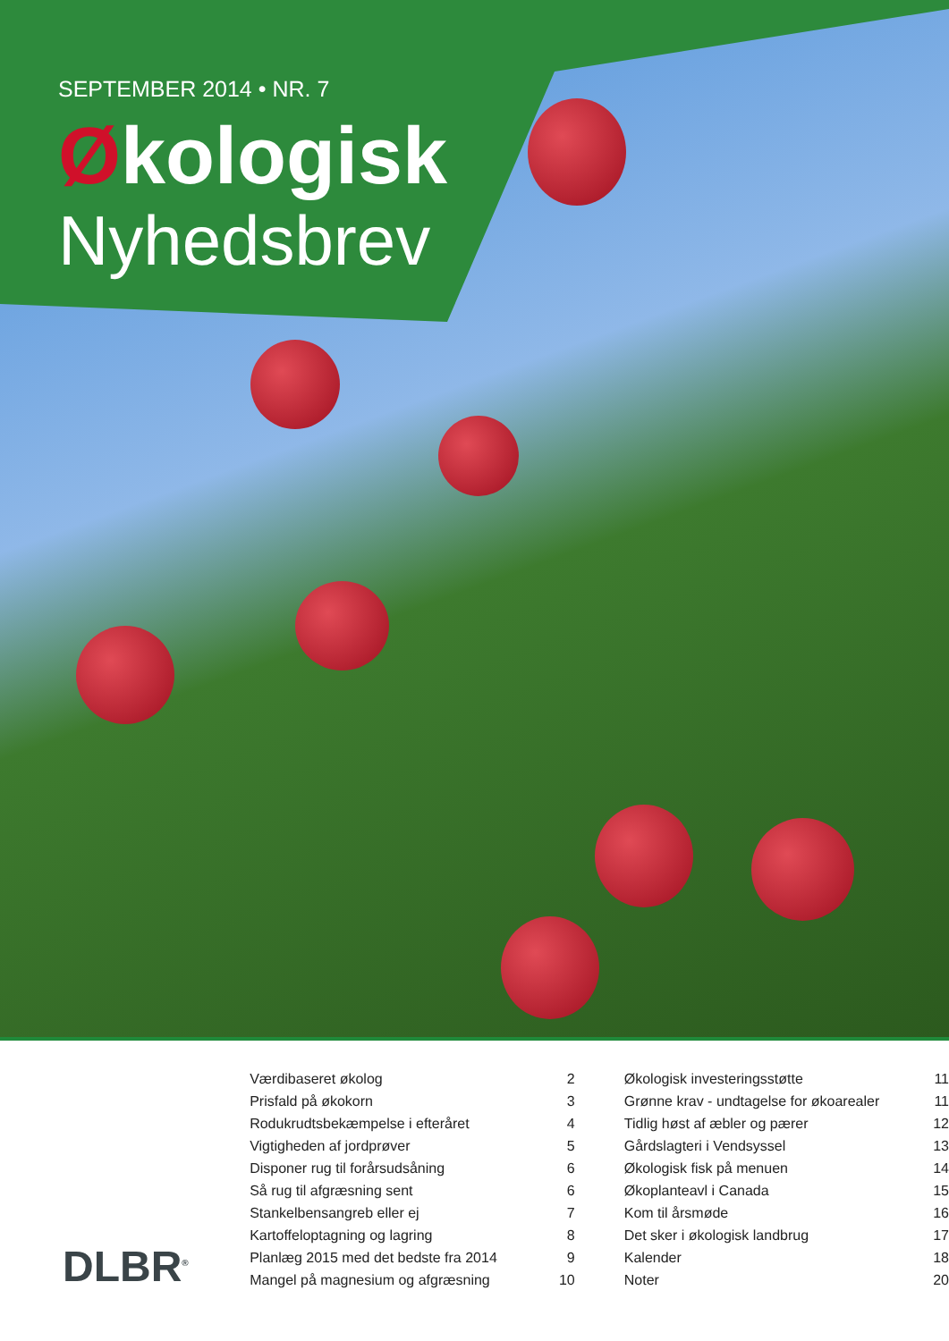SEPTEMBER 2014 • NR. 7
Økologisk
Nyhedsbrev
DLBR<sup>®</sup>
| Værdibaseret økolog | 2 | Økologisk investeringsstøtte | 11 |
| Prisfald på økokorn | 3 | Grønne krav - undtagelse for økoarealer | 11 |
| Rodukrudtsbekæmpelse i efteråret | 4 | Tidlig høst af æbler og pærer | 12 |
| Vigtigheden af jordprøver | 5 | Gårdslagteri i Vendsyssel | 13 |
| Disponer rug til forårsudsåning | 6 | Økologisk fisk på menuen | 14 |
| Så rug til afgræsning sent | 6 | Økoplanteavl i Canada | 15 |
| Stankelbensangreb eller ej | 7 | Kom til årsmøde | 16 |
| Kartoffeloptagning og lagring | 8 | Det sker i økologisk landbrug | 17 |
| Planlæg 2015 med det bedste fra 2014 | 9 | Kalender | 18 |
| Mangel på magnesium og afgræsning | 10 | Noter | 20 |